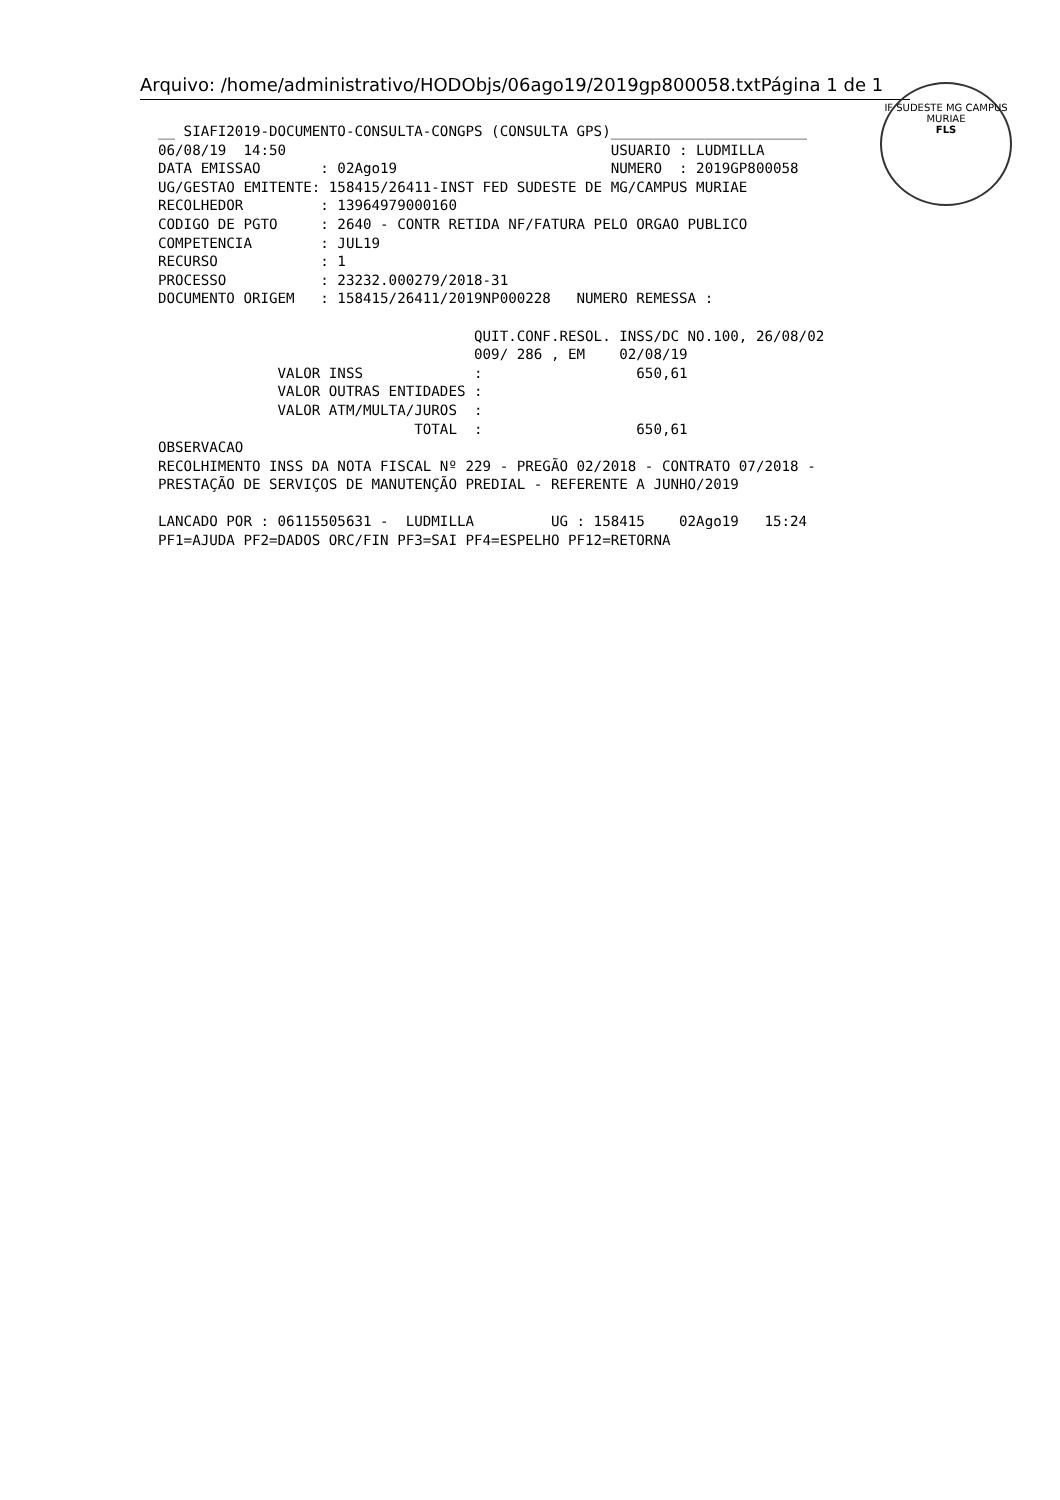Arquivo: /home/administrativo/HODObjs/06ago19/2019gp800058.txtPágina 1 de 1
IF SUDESTE MG CAMPUS MURIAE
FLS
__ SIAFI2019-DOCUMENTO-CONSULTA-CONGPS (CONSULTA GPS)_______________________
06/08/19  14:50                                      USUARIO : LUDMILLA
DATA EMISSAO       : 02Ago19                         NUMERO  : 2019GP800058
UG/GESTAO EMITENTE: 158415/26411-INST FED SUDESTE DE MG/CAMPUS MURIAE
RECOLHEDOR         : 13964979000160
CODIGO DE PGTO     : 2640 - CONTR RETIDA NF/FATURA PELO ORGAO PUBLICO
COMPETENCIA        : JUL19
RECURSO            : 1
PROCESSO           : 23232.000279/2018-31
DOCUMENTO ORIGEM   : 158415/26411/2019NP000228   NUMERO REMESSA :

                                     QUIT.CONF.RESOL. INSS/DC NO.100, 26/08/02
                                     009/ 286 , EM    02/08/19
              VALOR INSS             :                  650,61
              VALOR OUTRAS ENTIDADES :
              VALOR ATM/MULTA/JUROS  :
                              TOTAL  :                  650,61
OBSERVACAO
RECOLHIMENTO INSS DA NOTA FISCAL Nº 229 - PREGÃO 02/2018 - CONTRATO 07/2018 -
PRESTAÇÃO DE SERVIÇOS DE MANUTENÇÃO PREDIAL - REFERENTE A JUNHO/2019

LANCADO POR : 06115505631 -  LUDMILLA         UG : 158415    02Ago19   15:24
PF1=AJUDA PF2=DADOS ORC/FIN PF3=SAI PF4=ESPELHO PF12=RETORNA